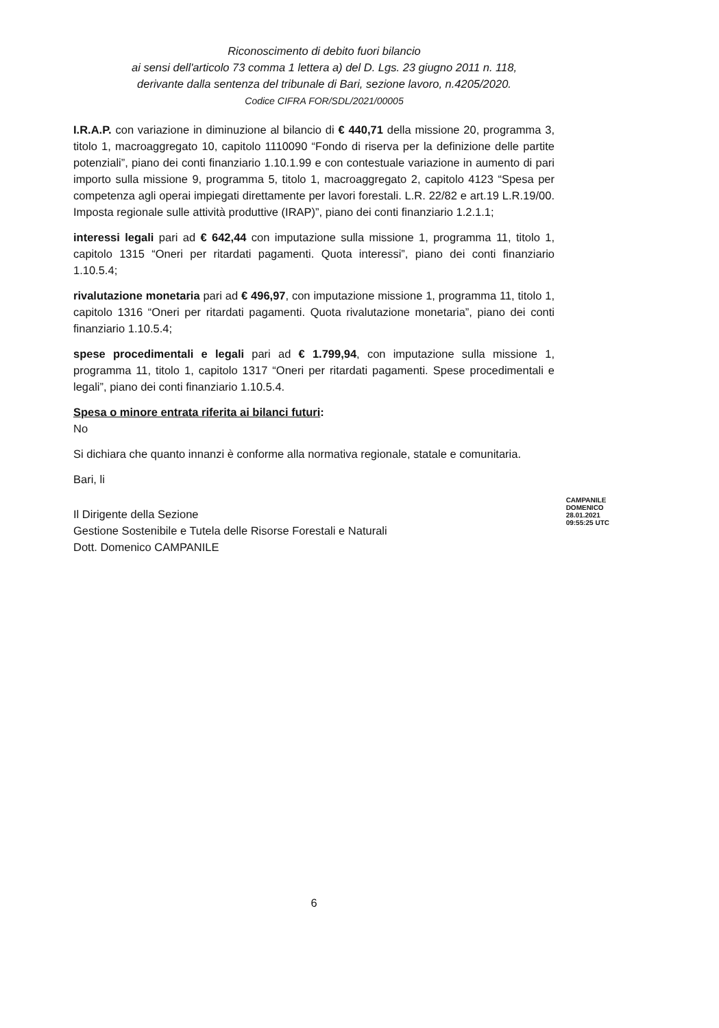Riconoscimento di debito fuori bilancio
ai sensi dell'articolo 73 comma 1 lettera a) del D. Lgs. 23 giugno 2011 n. 118,
derivante dalla sentenza del tribunale di Bari, sezione lavoro, n.4205/2020.
Codice CIFRA FOR/SDL/2021/00005
I.R.A.P. con variazione in diminuzione al bilancio di € 440,71 della missione 20, programma 3, titolo 1, macroaggregato 10, capitolo 1110090 “Fondo di riserva per la definizione delle partite potenziali”, piano dei conti finanziario 1.10.1.99 e con contestuale variazione in aumento di pari importo sulla missione 9, programma 5, titolo 1, macroaggregato 2, capitolo 4123 “Spesa per competenza agli operai impiegati direttamente per lavori forestali. L.R. 22/82 e art.19 L.R.19/00. Imposta regionale sulle attività produttive (IRAP)”, piano dei conti finanziario 1.2.1.1;
interessi legali pari ad € 642,44 con imputazione sulla missione 1, programma 11, titolo 1, capitolo 1315 “Oneri per ritardati pagamenti. Quota interessi”, piano dei conti finanziario 1.10.5.4;
rivalutazione monetaria pari ad € 496,97, con imputazione missione 1, programma 11, titolo 1, capitolo 1316 “Oneri per ritardati pagamenti. Quota rivalutazione monetaria”, piano dei conti finanziario 1.10.5.4;
spese procedimentali e legali pari ad € 1.799,94, con imputazione sulla missione 1, programma 11, titolo 1, capitolo 1317 “Oneri per ritardati pagamenti. Spese procedimentali e legali”, piano dei conti finanziario 1.10.5.4.
Spesa o minore entrata riferita ai bilanci futuri:
No
Si dichiara che quanto innanzi è conforme alla normativa regionale, statale e comunitaria.
Bari, li
Il Dirigente della Sezione
Gestione Sostenibile e Tutela delle Risorse Forestali e Naturali
Dott. Domenico CAMPANILE
CAMPANILE
DOMENICO
28.01.2021
09:55:25 UTC
6